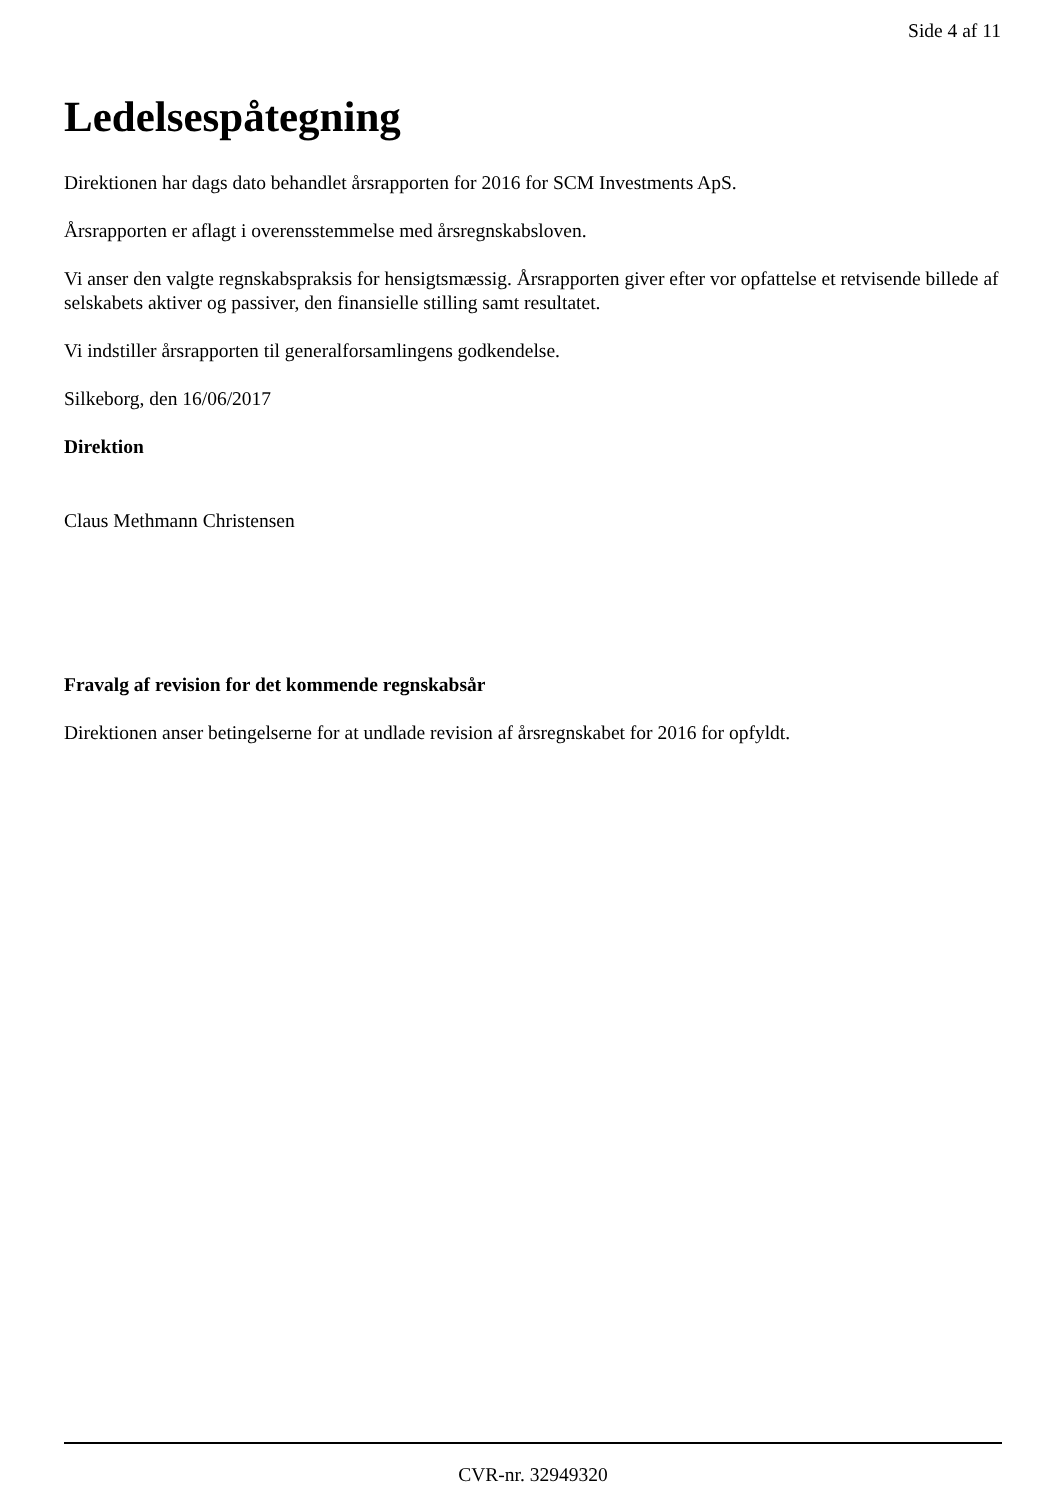Side 4 af 11
Ledelsespåtegning
Direktionen har dags dato behandlet årsrapporten for 2016 for SCM Investments ApS.
Årsrapporten er aflagt i overensstemmelse med årsregnskabsloven.
Vi anser den valgte regnskabspraksis for hensigtsmæssig. Årsrapporten giver efter vor opfattelse et retvisende billede af selskabets aktiver og passiver, den finansielle stilling samt resultatet.
Vi indstiller årsrapporten til generalforsamlingens godkendelse.
Silkeborg, den 16/06/2017
Direktion
Claus Methmann Christensen
Fravalg af revision for det kommende regnskabsår
Direktionen anser betingelserne for at undlade revision af årsregnskabet for 2016 for opfyldt.
CVR-nr. 32949320